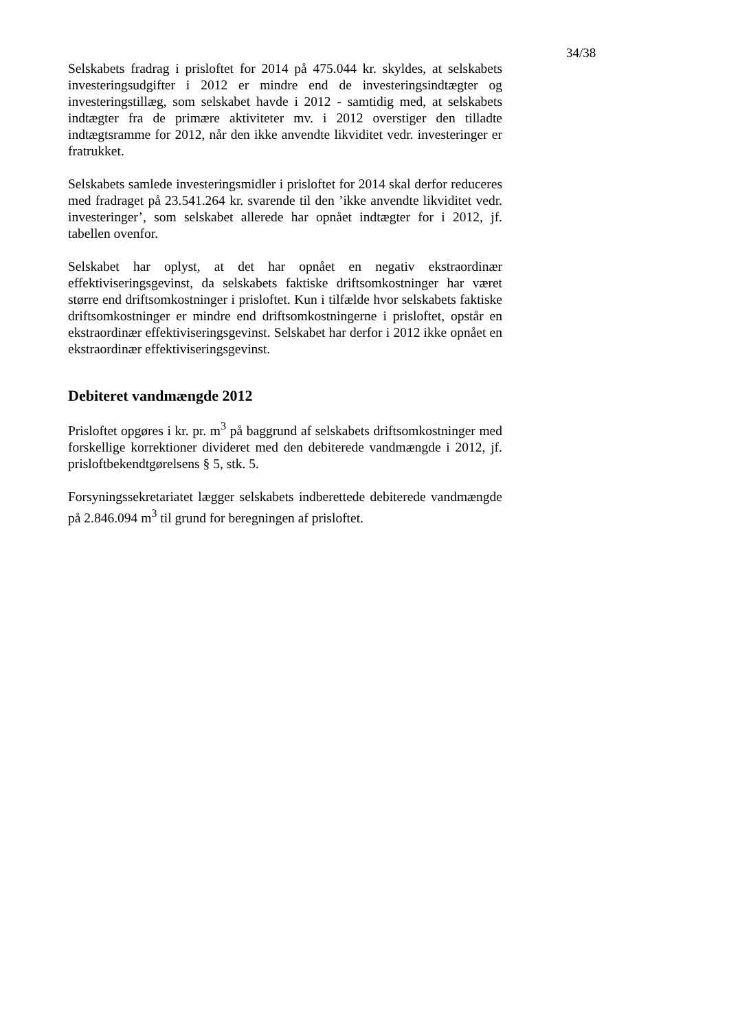34/38
Selskabets fradrag i prisloftet for 2014 på 475.044 kr. skyldes, at selskabets investeringsudgifter i 2012 er mindre end de investeringsindtægter og investeringstillæg, som selskabet havde i 2012 - samtidig med, at selskabets indtægter fra de primære aktiviteter mv. i 2012 overstiger den tilladte indtægtsramme for 2012, når den ikke anvendte likviditet vedr. investeringer er fratrukket.
Selskabets samlede investeringsmidler i prisloftet for 2014 skal derfor reduceres med fradraget på 23.541.264 kr. svarende til den ’ikke anvendte likviditet vedr. investeringer’, som selskabet allerede har opnået indtægter for i 2012, jf. tabellen ovenfor.
Selskabet har oplyst, at det har opnået en negativ ekstraordinær effektiviseringsgevinst, da selskabets faktiske driftsomkostninger har været større end driftsomkostninger i prisloftet. Kun i tilfælde hvor selskabets faktiske driftsomkostninger er mindre end driftsomkostningerne i prisloftet, opstår en ekstraordinær effektiviseringsgevinst. Selskabet har derfor i 2012 ikke opnået en ekstraordinær effektiviseringsgevinst.
Debiteret vandmængde 2012
Prisloftet opgøres i kr. pr. m<sup>3</sup> på baggrund af selskabets driftsomkostninger med forskellige korrektioner divideret med den debiterede vandmængde i 2012, jf. prisloftbekendtgørelsens § 5, stk. 5.
Forsyningssekretariatet lægger selskabets indberettede debiterede vandmængde på 2.846.094 m<sup>3</sup> til grund for beregningen af prisloftet.